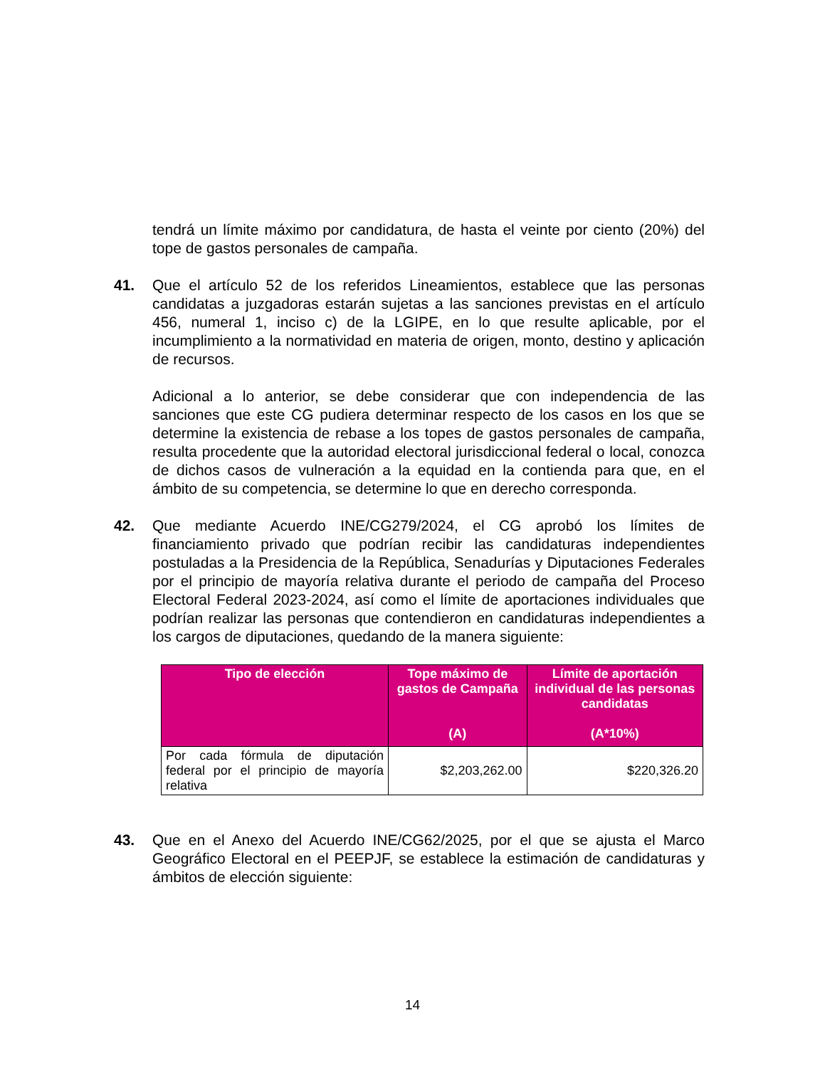tendrá un límite máximo por candidatura, de hasta el veinte por ciento (20%) del tope de gastos personales de campaña.
41. Que el artículo 52 de los referidos Lineamientos, establece que las personas candidatas a juzgadoras estarán sujetas a las sanciones previstas en el artículo 456, numeral 1, inciso c) de la LGIPE, en lo que resulte aplicable, por el incumplimiento a la normatividad en materia de origen, monto, destino y aplicación de recursos.
Adicional a lo anterior, se debe considerar que con independencia de las sanciones que este CG pudiera determinar respecto de los casos en los que se determine la existencia de rebase a los topes de gastos personales de campaña, resulta procedente que la autoridad electoral jurisdiccional federal o local, conozca de dichos casos de vulneración a la equidad en la contienda para que, en el ámbito de su competencia, se determine lo que en derecho corresponda.
42. Que mediante Acuerdo INE/CG279/2024, el CG aprobó los límites de financiamiento privado que podrían recibir las candidaturas independientes postuladas a la Presidencia de la República, Senadurías y Diputaciones Federales por el principio de mayoría relativa durante el periodo de campaña del Proceso Electoral Federal 2023-2024, así como el límite de aportaciones individuales que podrían realizar las personas que contendieron en candidaturas independientes a los cargos de diputaciones, quedando de la manera siguiente:
| Tipo de elección | Tope máximo de gastos de Campaña (A) | Límite de aportación individual de las personas candidatas (A*10%) |
| --- | --- | --- |
| Por cada fórmula de diputación federal por el principio de mayoría relativa | $2,203,262.00 | $220,326.20 |
43. Que en el Anexo del Acuerdo INE/CG62/2025, por el que se ajusta el Marco Geográfico Electoral en el PEEPJF, se establece la estimación de candidaturas y ámbitos de elección siguiente:
14